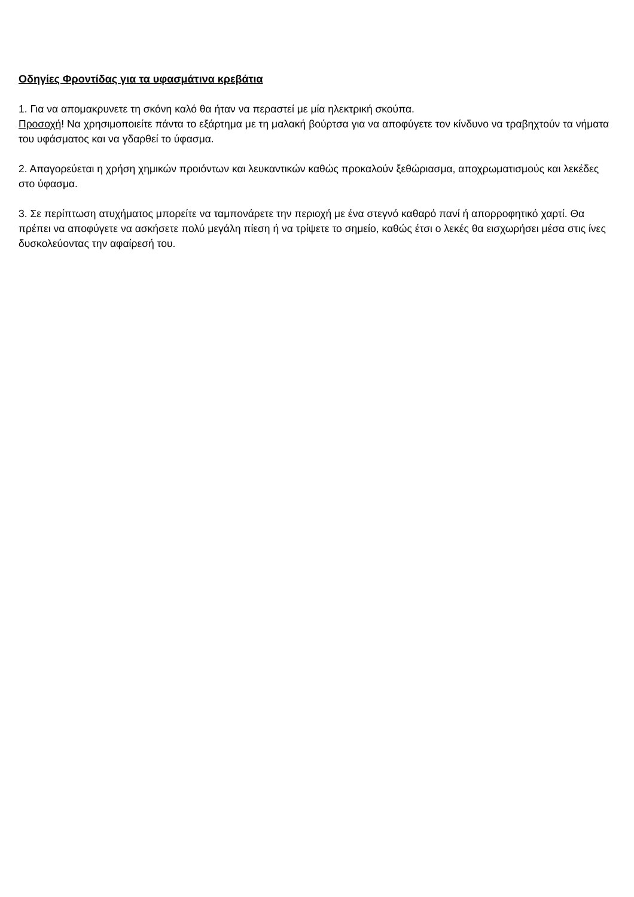Οδηγίες Φροντίδας για τα υφασμάτινα κρεβάτια
1. Για να απομακρυνετε τη σκόνη καλό θα ήταν να περαστεί με μία ηλεκτρική σκούπα.
Προσοχή! Να χρησιμοποιείτε πάντα το εξάρτημα με τη μαλακή βούρτσα για να αποφύγετε τον κίνδυνο να τραβηχτούν τα νήματα του υφάσματος και να γδαρθεί το ύφασμα.
2. Απαγορεύεται η χρήση χημικών προιόντων και λευκαντικών καθώς προκαλούν ξεθώριασμα, αποχρωματισμούς και λεκέδες στο ύφασμα.
3. Σε περίπτωση ατυχήματος μπορείτε να ταμπονάρετε την περιοχή με ένα στεγνό καθαρό πανί ή απορροφητικό χαρτί. Θα πρέπει να αποφύγετε να ασκήσετε πολύ μεγάλη πίεση ή να τρίψετε το σημείο, καθώς έτσι ο λεκές θα εισχωρήσει μέσα στις ίνες δυσκολεύοντας την αφαίρεσή του.